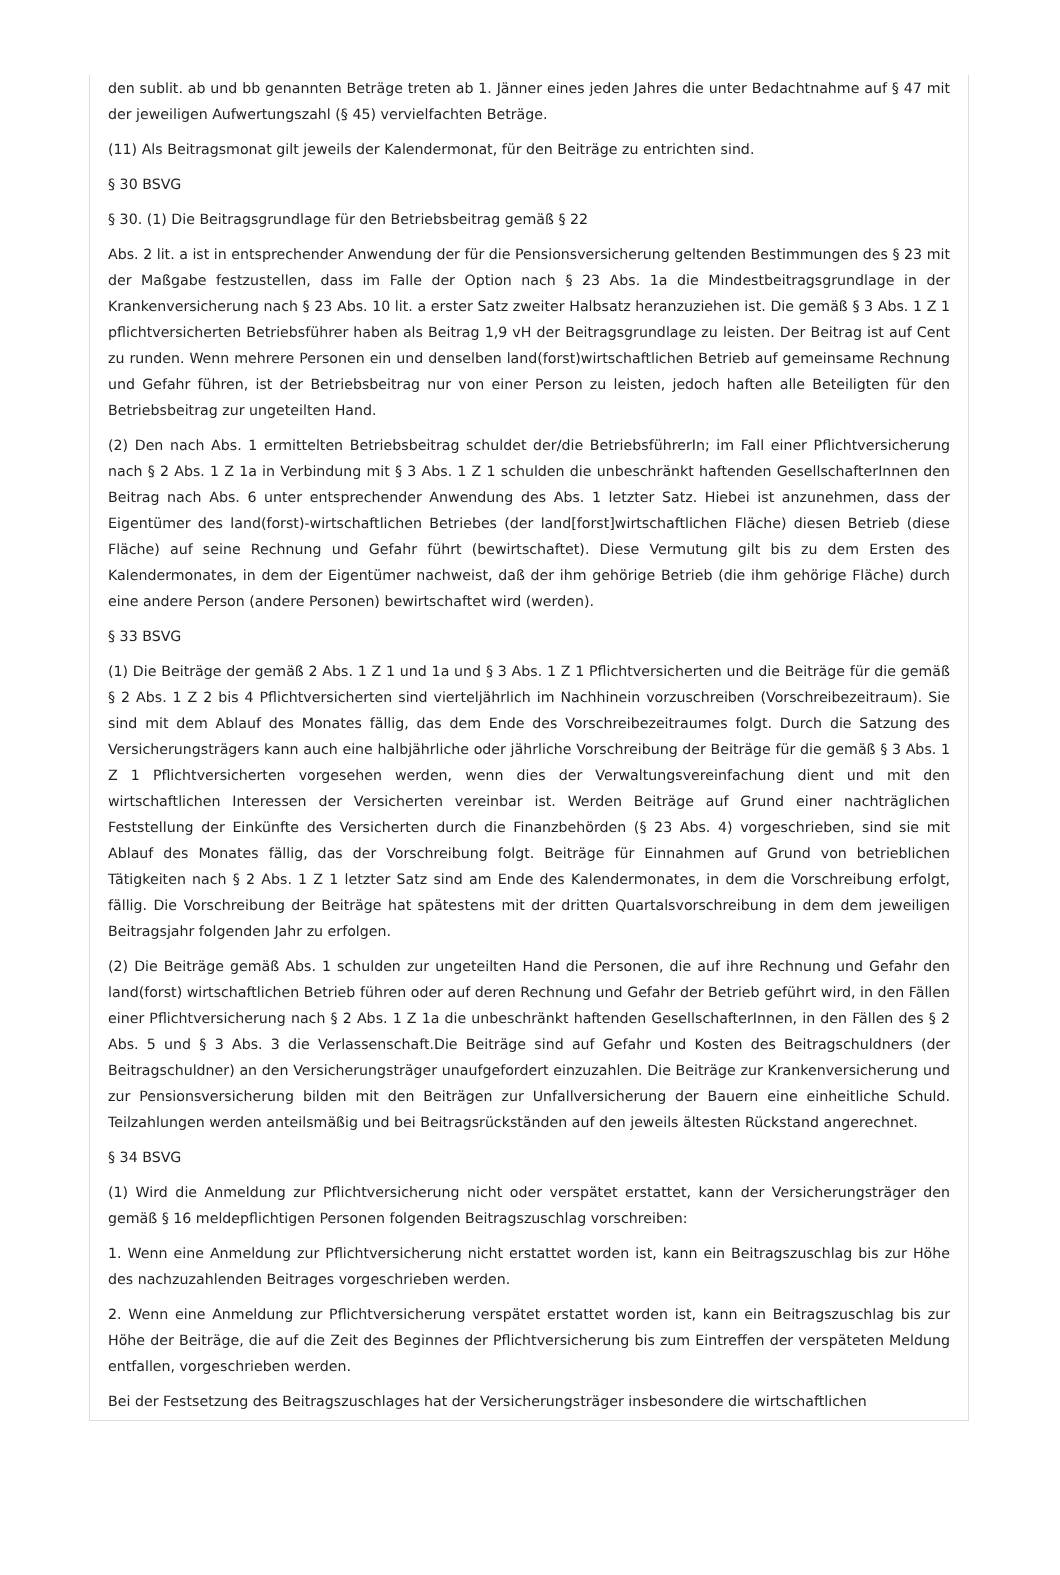den sublit. ab und bb genannten Beträge treten ab 1. Jänner eines jeden Jahres die unter Bedachtnahme auf § 47 mit der jeweiligen Aufwertungszahl (§ 45) vervielfachten Beträge.
(11) Als Beitragsmonat gilt jeweils der Kalendermonat, für den Beiträge zu entrichten sind.
§ 30 BSVG
§ 30. (1) Die Beitragsgrundlage für den Betriebsbeitrag gemäß § 22
Abs. 2 lit. a ist in entsprechender Anwendung der für die Pensionsversicherung geltenden Bestimmungen des § 23 mit der Maßgabe festzustellen, dass im Falle der Option nach § 23 Abs. 1a die Mindestbeitragsgrundlage in der Krankenversicherung nach § 23 Abs. 10 lit. a erster Satz zweiter Halbsatz heranzuziehen ist. Die gemäß § 3 Abs. 1 Z 1 pflichtversicherten Betriebsführer haben als Beitrag 1,9 vH der Beitragsgrundlage zu leisten. Der Beitrag ist auf Cent zu runden. Wenn mehrere Personen ein und denselben land(forst)wirtschaftlichen Betrieb auf gemeinsame Rechnung und Gefahr führen, ist der Betriebsbeitrag nur von einer Person zu leisten, jedoch haften alle Beteiligten für den Betriebsbeitrag zur ungeteilten Hand.
(2) Den nach Abs. 1 ermittelten Betriebsbeitrag schuldet der/die BetriebsführerIn; im Fall einer Pflichtversicherung nach § 2 Abs. 1 Z 1a in Verbindung mit § 3 Abs. 1 Z 1 schulden die unbeschränkt haftenden GesellschafterInnen den Beitrag nach Abs. 6 unter entsprechender Anwendung des Abs. 1 letzter Satz. Hiebei ist anzunehmen, dass der Eigentümer des land(forst)-wirtschaftlichen Betriebes (der land[forst]wirtschaftlichen Fläche) diesen Betrieb (diese Fläche) auf seine Rechnung und Gefahr führt (bewirtschaftet). Diese Vermutung gilt bis zu dem Ersten des Kalendermonates, in dem der Eigentümer nachweist, daß der ihm gehörige Betrieb (die ihm gehörige Fläche) durch eine andere Person (andere Personen) bewirtschaftet wird (werden).
§ 33 BSVG
(1) Die Beiträge der gemäß 2 Abs. 1 Z 1 und 1a und § 3 Abs. 1 Z 1 Pflichtversicherten und die Beiträge für die gemäß § 2 Abs. 1 Z 2 bis 4 Pflichtversicherten sind vierteljährlich im Nachhinein vorzuschreiben (Vorschreibezeitraum). Sie sind mit dem Ablauf des Monates fällig, das dem Ende des Vorschreibezeitraumes folgt. Durch die Satzung des Versicherungsträgers kann auch eine halbjährliche oder jährliche Vorschreibung der Beiträge für die gemäß § 3 Abs. 1 Z 1 Pflichtversicherten vorgesehen werden, wenn dies der Verwaltungsvereinfachung dient und mit den wirtschaftlichen Interessen der Versicherten vereinbar ist. Werden Beiträge auf Grund einer nachträglichen Feststellung der Einkünfte des Versicherten durch die Finanzbehörden (§ 23 Abs. 4) vorgeschrieben, sind sie mit Ablauf des Monates fällig, das der Vorschreibung folgt. Beiträge für Einnahmen auf Grund von betrieblichen Tätigkeiten nach § 2 Abs. 1 Z 1 letzter Satz sind am Ende des Kalendermonates, in dem die Vorschreibung erfolgt, fällig. Die Vorschreibung der Beiträge hat spätestens mit der dritten Quartalsvorschreibung in dem dem jeweiligen Beitragsjahr folgenden Jahr zu erfolgen.
(2) Die Beiträge gemäß Abs. 1 schulden zur ungeteilten Hand die Personen, die auf ihre Rechnung und Gefahr den land(forst) wirtschaftlichen Betrieb führen oder auf deren Rechnung und Gefahr der Betrieb geführt wird, in den Fällen einer Pflichtversicherung nach § 2 Abs. 1 Z 1a die unbeschränkt haftenden GesellschafterInnen, in den Fällen des § 2 Abs. 5 und § 3 Abs. 3 die Verlassenschaft.Die Beiträge sind auf Gefahr und Kosten des Beitragschuldners (der Beitragschuldner) an den Versicherungsträger unaufgefordert einzuzahlen. Die Beiträge zur Krankenversicherung und zur Pensionsversicherung bilden mit den Beiträgen zur Unfallversicherung der Bauern eine einheitliche Schuld. Teilzahlungen werden anteilsmäßig und bei Beitragsrückständen auf den jeweils ältesten Rückstand angerechnet.
§ 34 BSVG
(1) Wird die Anmeldung zur Pflichtversicherung nicht oder verspätet erstattet, kann der Versicherungsträger den gemäß § 16 meldepflichtigen Personen folgenden Beitragszuschlag vorschreiben:
1. Wenn eine Anmeldung zur Pflichtversicherung nicht erstattet worden ist, kann ein Beitragszuschlag bis zur Höhe des nachzuzahlenden Beitrages vorgeschrieben werden.
2. Wenn eine Anmeldung zur Pflichtversicherung verspätet erstattet worden ist, kann ein Beitragszuschlag bis zur Höhe der Beiträge, die auf die Zeit des Beginnes der Pflichtversicherung bis zum Eintreffen der verspäteten Meldung entfallen, vorgeschrieben werden.
Bei der Festsetzung des Beitragszuschlages hat der Versicherungsträger insbesondere die wirtschaftlichen